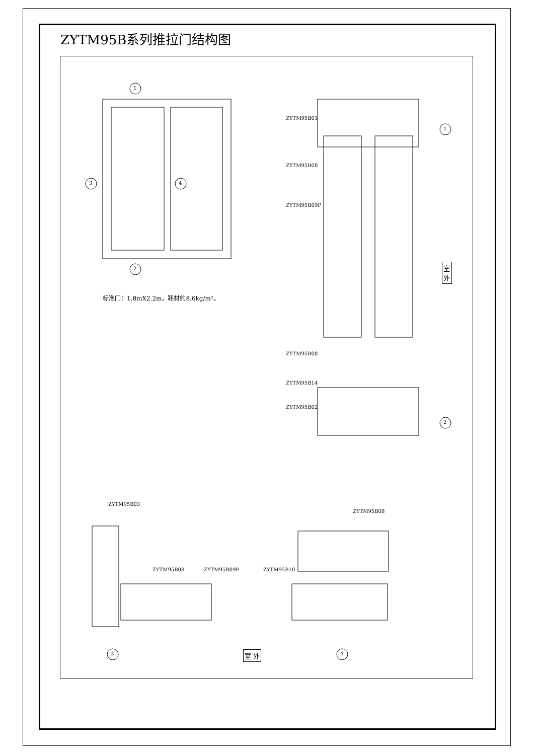ZYTM95B系列推拉门结构图
标准门：1.8mX2.2m，耗材约8.6kg/m²。
1
2
3 4
ZYTM95B01
ZYTM95B08
ZYTM95B09P
ZYTM95B08
ZYTM95B14
ZYTM95B02
1
2
室 外
ZYTM95B03
ZYTM95B08 ZYTM95B09P ZYTM95B10
ZYTM95B08
3 室 外 4